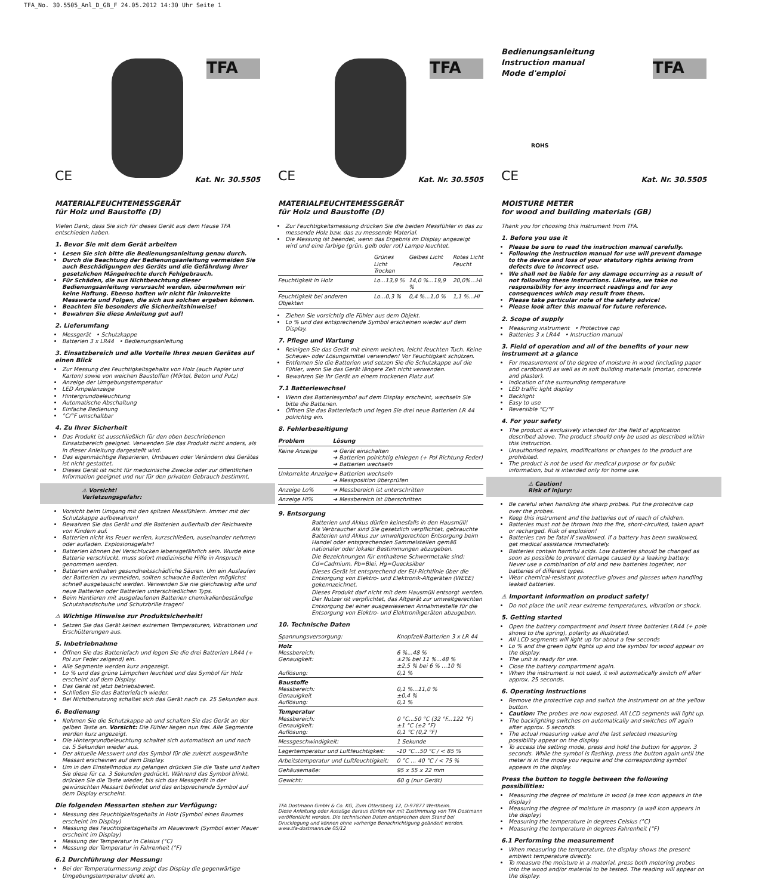TFA_No. 30.5505_Anl_D_GB_F 24.05.2012 14:30 Uhr Seite 1
TFA
CE Kat. Nr. 30.5505
MATERIALFEUCHTEMESSGERÄT
für Holz und Baustoffe (D)
Vielen Dank, dass Sie sich für dieses Gerät aus dem Hause TFA entschieden haben.
1. Bevor Sie mit dem Gerät arbeiten
Lesen Sie sich bitte die Bedienungsanleitung genau durch.
Durch die Beachtung der Bedienungsanleitung vermeiden Sie auch Beschädigungen des Geräts und die Gefährdung Ihrer gesetzlichen Mängelrechte durch Fehlgebrauch.
Für Schäden, die aus Nichtbeachtung dieser Bedienungsanleitung verursacht werden, übernehmen wir keine Haftung. Ebenso haften wir nicht für inkorrekte Messwerte und Folgen, die sich aus solchen ergeben können.
Beachten Sie besonders die Sicherheitshinweise!
Bewahren Sie diese Anleitung gut auf!
2. Lieferumfang
Messgerät • Schutzkappe
Batterien 3 x LR44 • Bedienungsanleitung
3. Einsatzbereich und alle Vorteile Ihres neuen Gerätes auf einen Blick
Zur Messung des Feuchtigkeitsgehalts von Holz (auch Papier und Karton) sowie von weichen Baustoffen (Mörtel, Beton und Putz)
Anzeige der Umgebungstemperatur
LED Ampelanzeige
Hintergrundbeleuchtung
Automatische Abschaltung
Einfache Bedienung
°C/°F umschaltbar
4. Zu Ihrer Sicherheit
Das Produkt ist ausschließlich für den oben beschriebenen Einsatzbereich geeignet. Verwenden Sie das Produkt nicht anders, als in dieser Anleitung dargestellt wird.
Das eigenmächtige Reparieren, Umbauen oder Verändern des Gerätes ist nicht gestattet.
Dieses Gerät ist nicht für medizinische Zwecke oder zur öffentlichen Information geeignet und nur für den privaten Gebrauch bestimmt.
⚠ Vorsicht!
Verletzungsgefahr:
Vorsicht beim Umgang mit den spitzen Messfühlern. Immer mit der Schutzkappe aufbewahren!
Bewahren Sie das Gerät und die Batterien außerhalb der Reichweite von Kindern auf.
Batterien nicht ins Feuer werfen, kurzschließen, auseinander nehmen oder aufladen. Explosionsgefahr!
Batterien können bei Verschlucken lebensgefährlich sein. Wurde eine Batterie verschluckt, muss sofort medizinische Hilfe in Anspruch genommen werden.
Batterien enthalten gesundheitsschädliche Säuren. Um ein Auslaufen der Batterien zu vermeiden, sollten schwache Batterien möglichst schnell ausgetauscht werden. Verwenden Sie nie gleichzeitig alte und neue Batterien oder Batterien unterschiedlichen Typs.
Beim Hantieren mit ausgelaufenen Batterien chemikalienbeständige Schutzhandschuhe und Schutzbrille tragen!
⚠ Wichtige Hinweise zur Produktsicherheit!
Setzen Sie das Gerät keinen extremen Temperaturen, Vibrationen und Erschütterungen aus.
5. Inbetriebnahme
Öffnen Sie das Batteriefach und legen Sie die drei Batterien LR44 (+ Pol zur Feder zeigend) ein.
Alle Segmente werden kurz angezeigt.
Lo % und das grüne Lämpchen leuchtet und das Symbol für Holz erscheint auf dem Display.
Das Gerät ist jetzt betriebsbereit.
Schließen Sie das Batteriefach wieder.
Bei Nichtbenutzung schaltet sich das Gerät nach ca. 25 Sekunden aus.
6. Bedienung
Nehmen Sie die Schutzkappe ab und schalten Sie das Gerät an der gelben Taste an. Vorsicht: Die Fühler liegen nun frei. Alle Segmente werden kurz angezeigt.
Die Hintergrundbeleuchtung schaltet sich automatisch an und nach ca. 5 Sekunden wieder aus.
Der aktuelle Messwert und das Symbol für die zuletzt ausgewählte Messart erscheinen auf dem Display.
Um in den Einstellmodus zu gelangen drücken Sie die Taste und halten Sie diese für ca. 3 Sekunden gedrückt. Während das Symbol blinkt, drücken Sie die Taste wieder, bis sich das Messgerät in der gewünschten Messart befindet und das entsprechende Symbol auf dem Display erscheint.
Die folgenden Messarten stehen zur Verfügung:
Messung des Feuchtigkeitsgehalts in Holz (Symbol eines Baumes erscheint im Display)
Messung des Feuchtigkeitsgehalts im Mauerwerk (Symbol einer Mauer erscheint im Display)
Messung der Temperatur in Celsius (°C)
Messung der Temperatur in Fahrenheit (°F)
6.1 Durchführung der Messung:
Bei der Temperaturmessung zeigt das Display die gegenwärtige Umgebungstemperatur direkt an.
TFA
CE Kat. Nr. 30.5505
MATERIALFEUCHTEMESSGERÄT
für Holz und Baustoffe (D)
Zur Feuchtigkeitsmessung drücken Sie die beiden Messfühler in das zu messende Holz bzw. das zu messende Material.
Die Messung ist beendet, wenn das Ergebnis im Display angezeigt wird und eine farbige (grün, gelb oder rot) Lampe leuchtet.
| | Grünes Licht Trocken | Gelbes Licht | Rotes Licht Feucht |
| --- | --- | --- | --- |
| Feuchtigkeit in Holz | Lo...13,9 % | 14,0 %...19,9 % | 20,0%…HI |
| Feuchtigkeit bei anderen Objekten | Lo...0,3 % | 0,4 %...1,0 % | 1,1 %...HI |
Ziehen Sie vorsichtig die Fühler aus dem Objekt.
Lo % und das entsprechende Symbol erscheinen wieder auf dem Display.
7. Pflege und Wartung
Reinigen Sie das Gerät mit einem weichen, leicht feuchten Tuch. Keine Scheuer- oder Lösungsmittel verwenden! Vor Feuchtigkeit schützen.
Entfernen Sie die Batterien und setzen Sie die Schutzkappe auf die Fühler, wenn Sie das Gerät längere Zeit nicht verwenden.
Bewahren Sie Ihr Gerät an einem trockenen Platz auf.
7.1 Batteriewechsel
Wenn das Batteriesymbol auf dem Display erscheint, wechseln Sie bitte die Batterien.
Öffnen Sie das Batteriefach und legen Sie drei neue Batterien LR 44 polrichtig ein.
8. Fehlerbeseitigung
| Problem | Lösung |
| --- | --- |
| Keine Anzeige | ➜ Gerät einschalten ➜ Batterien polrichtig einlegen (+ Pol Richtung Feder) ➜ Batterien wechseln |
| Unkorrekte Anzeige | ➜ Batterien wechseln ➜ Messposition überprüfen |
| Anzeige Lo% | ➜ Messbereich ist unterschritten |
| Anzeige Hi% | ➜ Messbereich ist überschritten |
9. Entsorgung
Batterien und Akkus dürfen keinesfalls in den Hausmüll!
Als Verbraucher sind Sie gesetzlich verpflichtet, gebrauchte Batterien und Akkus zur umweltgerechten Entsorgung beim Handel oder entsprechenden Sammelstellen gemäß nationaler oder lokaler Bestimmungen abzugeben.
Die Bezeichnungen für enthaltene Schwermetalle sind: Cd=Cadmium, Pb=Blei, Hg=Quecksilber
Dieses Gerät ist entsprechend der EU-Richtlinie über die Entsorgung von Elektro- und Elektronik-Altgeräten (WEEE) gekennzeichnet.
Dieses Produkt darf nicht mit dem Hausmüll entsorgt werden. Der Nutzer ist verpflichtet, das Altgerät zur umweltgerechten Entsorgung bei einer ausgewiesenen Annahmestelle für die Entsorgung von Elektro- und Elektronikgeräten abzugeben.
10. Technische Daten
| Spannungsversorgung: | Knopfzell-Batterien 3 x LR 44 |
| Holz Messbereich: Genauigkeit: Auflösung: | 6 %...48 % ±2% bei 11 %...48 % ±2,5 % bei 6 % …10 % 0,1 % |
| Baustoffe Messbereich: Genauigkeit Auflösung: | 0,1 %...11,0 % ±0,4 % 0,1 % |
| Temperatur Messbereich: Genauigkeit: Auflösung: | 0 °C...50 °C (32 °F...122 °F) ±1 °C (±2 °F) 0,1 °C (0,2 °F) |
| Messgeschwindigkeit: | 1 Sekunde |
| Lagertemperatur und Luftfeuchtigkeit: | -10 °C...50 °C / < 85 % |
| Arbeitstemperatur und Luftfeuchtigkeit: | 0 °C … 40 °C / < 75 % |
| Gehäusemaße: | 95 x 55 x 22 mm |
| Gewicht: | 60 g (nur Gerät) |
TFA Dostmann GmbH & Co. KG, Zum Ottersberg 12, D-97877 Wertheim.
Diese Anleitung oder Auszüge daraus dürfen nur mit Zustimmung von TFA Dostmann veröffentlicht werden. Die technischen Daten entsprechen dem Stand bei Drucklegung und können ohne vorherige Benachrichtigung geändert werden.
www.tfa-dostmann.de 05/12
Bedienungsanleitung
Instruction manual
Mode d'emploi
TFA
ROHS
CE Kat. Nr. 30.5505
MOISTURE METER
for wood and building materials (GB)
Thank you for choosing this instrument from TFA.
1. Before you use it
Please be sure to read the instruction manual carefully.
Following the instruction manual for use will prevent damage to the device and loss of your statutory rights arising from defects due to incorrect use.
We shall not be liable for any damage occurring as a result of not following these instructions. Likewise, we take no responsibility for any incorrect readings and for any consequences which may result from them.
Please take particular note of the safety advice!
Please look after this manual for future reference.
2. Scope of supply
Measuring instrument • Protective cap
Batteries 3 x LR44 • Instruction manual
3. Field of operation and all of the benefits of your new instrument at a glance
For measurement of the degree of moisture in wood (including paper and cardboard) as well as in soft building materials (mortar, concrete and plaster).
Indication of the surrounding temperature
LED traffic light display
Backlight
Easy to use
Reversible °C/°F
4. For your safety
The product is exclusively intended for the field of application described above. The product should only be used as described within this instruction.
Unauthorised repairs, modifications or changes to the product are prohibited.
The product is not be used for medical purpose or for public information, but is intended only for home use.
⚠ Caution!
Risk of injury:
Be careful when handling the sharp probes. Put the protective cap over the probes.
Keep this instrument and the batteries out of reach of children.
Batteries must not be thrown into the fire, short-circuited, taken apart or recharged. Risk of explosion!
Batteries can be fatal if swallowed. If a battery has been swallowed, get medical assistance immediately.
Batteries contain harmful acids. Low batteries should be changed as soon as possible to prevent damage caused by a leaking battery. Never use a combination of old and new batteries together, nor batteries of different types.
Wear chemical-resistant protective gloves and glasses when handling leaked batteries.
⚠ Important information on product safety!
Do not place the unit near extreme temperatures, vibration or shock.
5. Getting started
Open the battery compartment and insert three batteries LR44 (+ pole shows to the spring), polarity as illustrated.
All LCD segments will light up for about a few seconds
Lo % and the green light lights up and the symbol for wood appear on the display.
The unit is ready for use.
Close the battery compartment again.
When the instrument is not used, it will automatically switch off after approx. 25 seconds.
6. Operating instructions
Remove the protective cap and switch the instrument on at the yellow button.
Caution: The probes are now exposed. All LCD segments will light up.
The backlighting switches on automatically and switches off again after approx. 5 seconds.
The actual measuring value and the last selected measuring possibility appear on the display.
To access the setting mode, press and hold the button for approx. 3 seconds. While the symbol is flashing, press the button again until the meter is in the mode you require and the corresponding symbol appears in the display.
Press the button to toggle between the following possibilities:
Measuring the degree of moisture in wood (a tree icon appears in the display)
Measuring the degree of moisture in masonry (a wall icon appears in the display)
Measuring the temperature in degrees Celsius (°C)
Measuring the temperature in degrees Fahrenheit (°F)
6.1 Performing the measurement
When measuring the temperature, the display shows the present ambient temperature directly.
To measure the moisture in a material, press both metering probes into the wood and/or material to be tested. The reading will appear on the display.